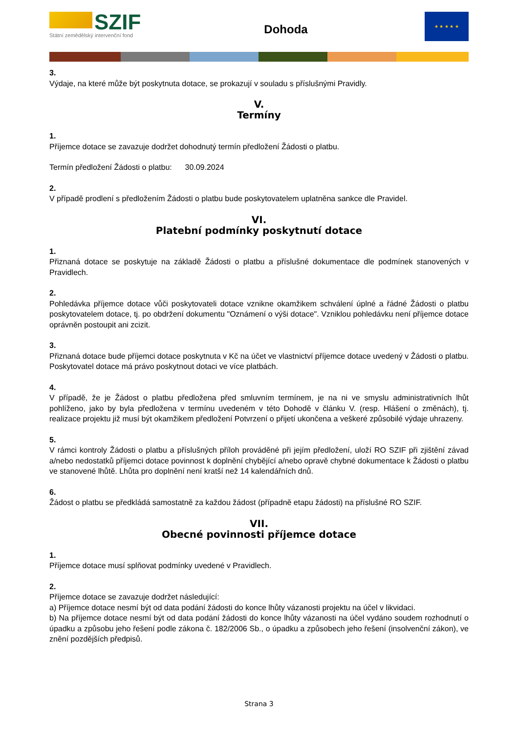SZIF
Státní zemědělský intervenční fond
Dohoda
★ ★ ★ ★ ★
3.
Výdaje, na které může být poskytnuta dotace, se prokazují v souladu s příslušnými Pravidly.
V.
Termíny
1.
Příjemce dotace se zavazuje dodržet dohodnutý termín předložení Žádosti o platbu.
Termín předložení Žádosti o platbu: 30.09.2024
2.
V případě prodlení s předložením Žádosti o platbu bude poskytovatelem uplatněna sankce dle Pravidel.
VI.
Platební podmínky poskytnutí dotace
1.
Přiznaná dotace se poskytuje na základě Žádosti o platbu a příslušné dokumentace dle podmínek stanovených v Pravidlech.
2.
Pohledávka příjemce dotace vůči poskytovateli dotace vznikne okamžikem schválení úplné a řádné Žádosti o platbu poskytovatelem dotace, tj. po obdržení dokumentu "Oznámení o výši dotace". Vzniklou pohledávku není příjemce dotace oprávněn postoupit ani zcizit.
3.
Přiznaná dotace bude příjemci dotace poskytnuta v Kč na účet ve vlastnictví příjemce dotace uvedený v Žádosti o platbu. Poskytovatel dotace má právo poskytnout dotaci ve více platbách.
4.
V případě, že je Žádost o platbu předložena před smluvním termínem, je na ni ve smyslu administrativních lhůt pohlíženo, jako by byla předložena v termínu uvedeném v této Dohodě v článku V. (resp. Hlášení o změnách), tj. realizace projektu již musí být okamžikem předložení Potvrzení o přijetí ukončena a veškeré způsobilé výdaje uhrazeny.
5.
V rámci kontroly Žádosti o platbu a příslušných příloh prováděné při jejím předložení, uloží RO SZIF při zjištění závad a/nebo nedostatků příjemci dotace povinnost k doplnění chybějící a/nebo opravě chybné dokumentace k Žádosti o platbu ve stanovené lhůtě. Lhůta pro doplnění není kratší než 14 kalendářních dnů.
6.
Žádost o platbu se předkládá samostatně za každou žádost (případně etapu žádosti) na příslušné RO SZIF.
VII.
Obecné povinnosti příjemce dotace
1.
Příjemce dotace musí splňovat podmínky uvedené v Pravidlech.
2.
Příjemce dotace se zavazuje dodržet následující:
a) Příjemce dotace nesmí být od data podání žádosti do konce lhůty vázanosti projektu na účel v likvidaci.
b) Na příjemce dotace nesmí být od data podání žádosti do konce lhůty vázanosti na účel vydáno soudem rozhodnutí o úpadku a způsobu jeho řešení podle zákona č. 182/2006 Sb., o úpadku a způsobech jeho řešení (insolvenční zákon), ve znění pozdějších předpisů.
Strana 3